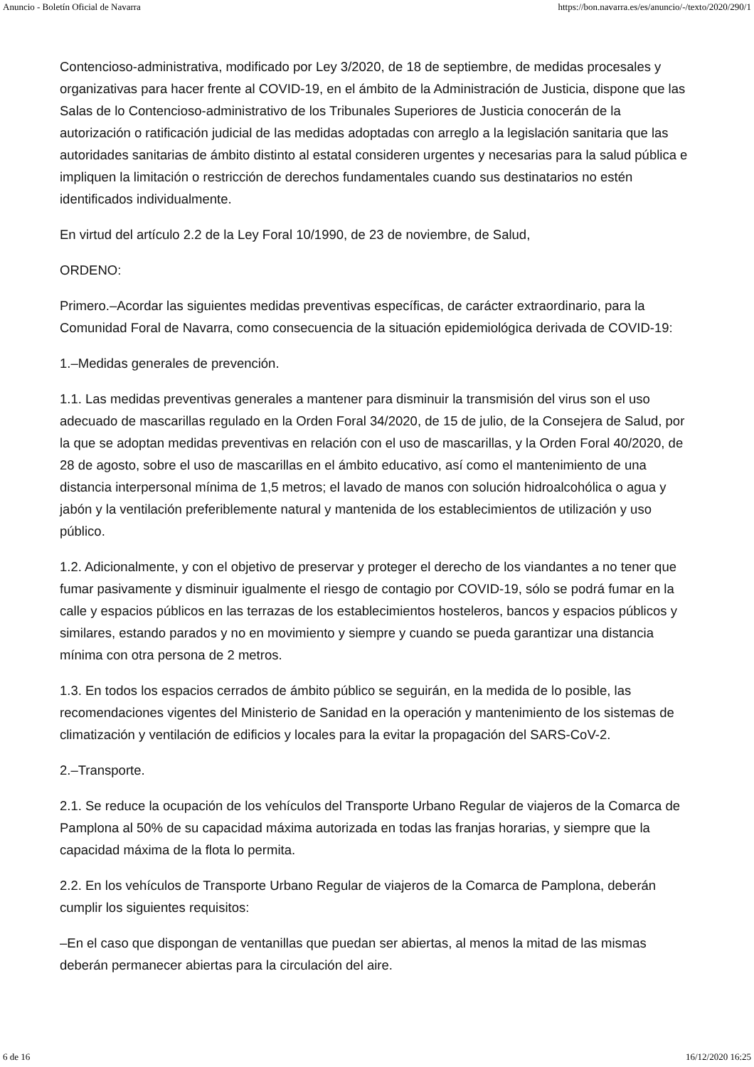Anuncio - Boletín Oficial de Navarra https://bon.navarra.es/es/anuncio/-/texto/2020/290/1
Contencioso-administrativa, modificado por Ley 3/2020, de 18 de septiembre, de medidas procesales y organizativas para hacer frente al COVID-19, en el ámbito de la Administración de Justicia, dispone que las Salas de lo Contencioso-administrativo de los Tribunales Superiores de Justicia conocerán de la autorización o ratificación judicial de las medidas adoptadas con arreglo a la legislación sanitaria que las autoridades sanitarias de ámbito distinto al estatal consideren urgentes y necesarias para la salud pública e impliquen la limitación o restricción de derechos fundamentales cuando sus destinatarios no estén identificados individualmente.
En virtud del artículo 2.2 de la Ley Foral 10/1990, de 23 de noviembre, de Salud,
ORDENO:
Primero.–Acordar las siguientes medidas preventivas específicas, de carácter extraordinario, para la Comunidad Foral de Navarra, como consecuencia de la situación epidemiológica derivada de COVID-19:
1.–Medidas generales de prevención.
1.1. Las medidas preventivas generales a mantener para disminuir la transmisión del virus son el uso adecuado de mascarillas regulado en la Orden Foral 34/2020, de 15 de julio, de la Consejera de Salud, por la que se adoptan medidas preventivas en relación con el uso de mascarillas, y la Orden Foral 40/2020, de 28 de agosto, sobre el uso de mascarillas en el ámbito educativo, así como el mantenimiento de una distancia interpersonal mínima de 1,5 metros; el lavado de manos con solución hidroalcohólica o agua y jabón y la ventilación preferiblemente natural y mantenida de los establecimientos de utilización y uso público.
1.2. Adicionalmente, y con el objetivo de preservar y proteger el derecho de los viandantes a no tener que fumar pasivamente y disminuir igualmente el riesgo de contagio por COVID-19, sólo se podrá fumar en la calle y espacios públicos en las terrazas de los establecimientos hosteleros, bancos y espacios públicos y similares, estando parados y no en movimiento y siempre y cuando se pueda garantizar una distancia mínima con otra persona de 2 metros.
1.3. En todos los espacios cerrados de ámbito público se seguirán, en la medida de lo posible, las recomendaciones vigentes del Ministerio de Sanidad en la operación y mantenimiento de los sistemas de climatización y ventilación de edificios y locales para la evitar la propagación del SARS-CoV-2.
2.–Transporte.
2.1. Se reduce la ocupación de los vehículos del Transporte Urbano Regular de viajeros de la Comarca de Pamplona al 50% de su capacidad máxima autorizada en todas las franjas horarias, y siempre que la capacidad máxima de la flota lo permita.
2.2. En los vehículos de Transporte Urbano Regular de viajeros de la Comarca de Pamplona, deberán cumplir los siguientes requisitos:
–En el caso que dispongan de ventanillas que puedan ser abiertas, al menos la mitad de las mismas deberán permanecer abiertas para la circulación del aire.
6 de 16 16/12/2020 16:25